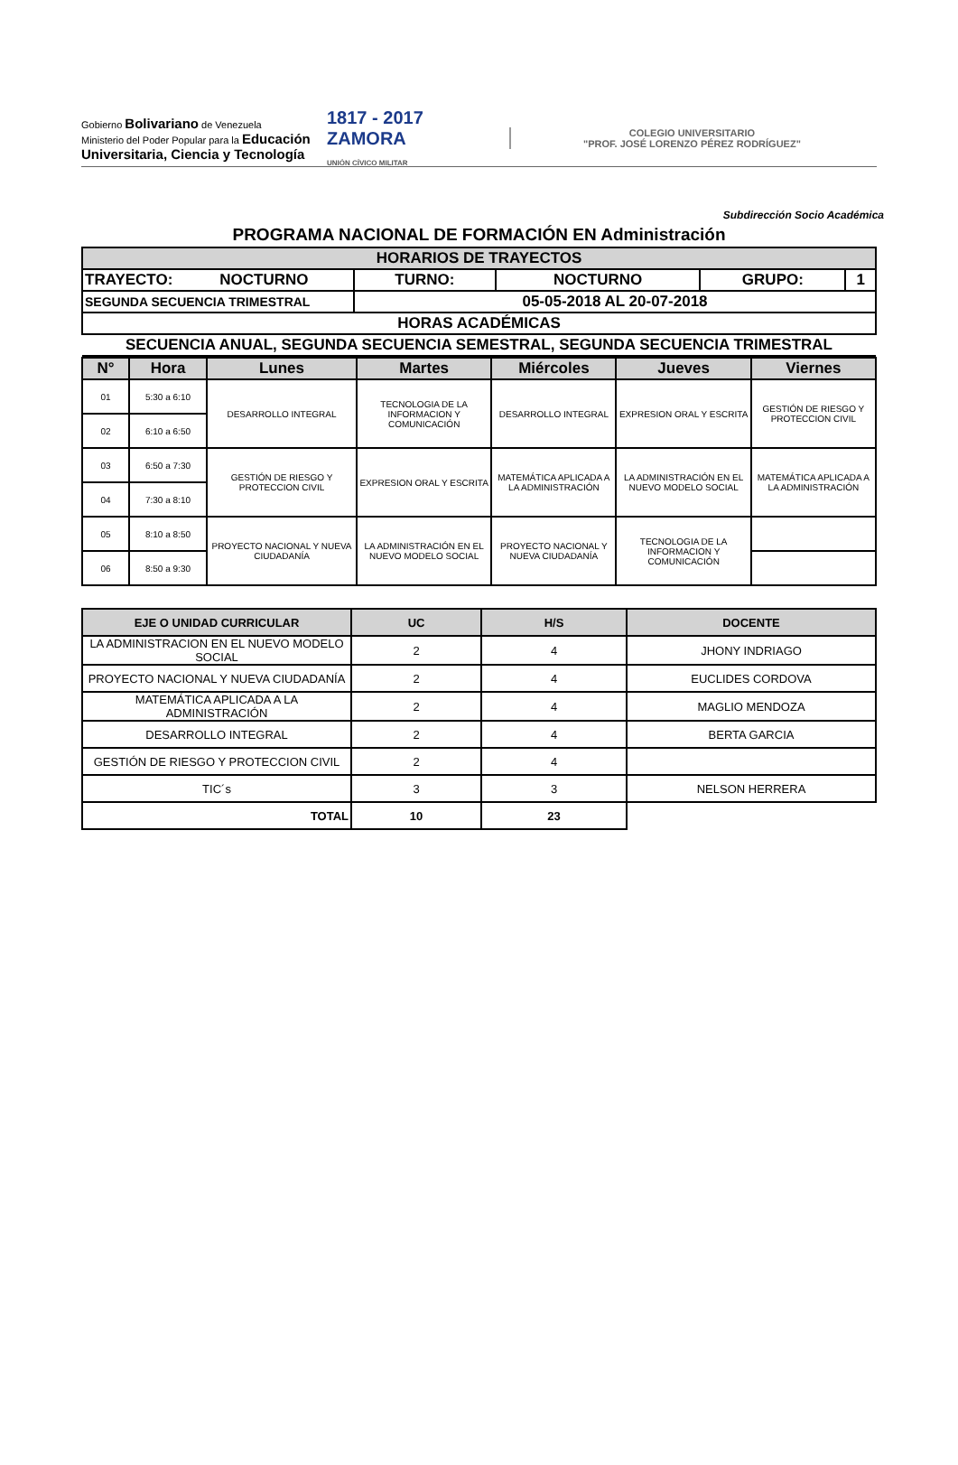Gobierno Bolivariano de Venezuela
Ministerio del Poder Popular para la Educación Universitaria, Ciencia y Tecnología
1817 - 2017 ZAMORA
UNIÓN CÍVICO MILITAR
COLEGIO UNIVERSITARIO
"PROF. JOSÉ LORENZO PÉREZ RODRÍGUEZ"
Subdirección Socio Académica
PROGRAMA NACIONAL DE FORMACIÓN EN Administración
| HORARIOS DE TRAYECTOS | | | | |
| TRAYECTO: NOCTURNO | TURNO: | NOCTURNO | GRUPO: | 1 |
| SEGUNDA SECUENCIA TRIMESTRAL | 05-05-2018 AL 20-07-2018 | | | |
| HORAS ACADÉMICAS | | | | |
| SECUENCIA ANUAL, SEGUNDA SECUENCIA SEMESTRAL, SEGUNDA SECUENCIA TRIMESTRAL | | | | |
| N° | Hora | Lunes | Martes | Miércoles | Jueves | Viernes |
| --- | --- | --- | --- | --- | --- | --- |
| 01 | 5:30 a 6:10 | DESARROLLO INTEGRAL | TECNOLOGIA DE LA INFORMACION Y COMUNICACIÓN | DESARROLLO INTEGRAL | EXPRESION ORAL Y ESCRITA | GESTIÓN DE RIESGO Y PROTECCION CIVIL |
| 02 | 6:10 a 6:50 | | | | | |
| 03 | 6:50 a 7:30 | GESTIÓN DE RIESGO Y PROTECCION CIVIL | EXPRESION ORAL Y ESCRITA | MATEMÁTICA APLICADA A LA ADMINISTRACIÓN | LA ADMINISTRACIÓN EN EL NUEVO MODELO SOCIAL | MATEMÁTICA APLICADA A LA ADMINISTRACIÓN |
| 04 | 7:30 a 8:10 | | | | | |
| 05 | 8:10 a 8:50 | PROYECTO NACIONAL Y NUEVA CIUDADANÍA | LA ADMINISTRACIÓN EN EL NUEVO MODELO SOCIAL | PROYECTO NACIONAL Y NUEVA CIUDADANÍA | TECNOLOGIA DE LA INFORMACION Y COMUNICACIÓN | |
| 06 | 8:50 a 9:30 | | | | | |
| EJE O UNIDAD CURRICULAR | UC | H/S | DOCENTE |
| --- | --- | --- | --- |
| LA ADMINISTRACION EN EL NUEVO MODELO SOCIAL | 2 | 4 | JHONY INDRIAGO |
| PROYECTO NACIONAL Y NUEVA CIUDADANÍA | 2 | 4 | EUCLIDES CORDOVA |
| MATEMÁTICA APLICADA A LA ADMINISTRACIÓN | 2 | 4 | MAGLIO MENDOZA |
| DESARROLLO INTEGRAL | 2 | 4 | BERTA GARCIA |
| GESTIÓN DE RIESGO Y PROTECCION CIVIL | 2 | 4 | |
| TIC´s | 3 | 3 | NELSON HERRERA |
| TOTAL | 10 | 23 | |